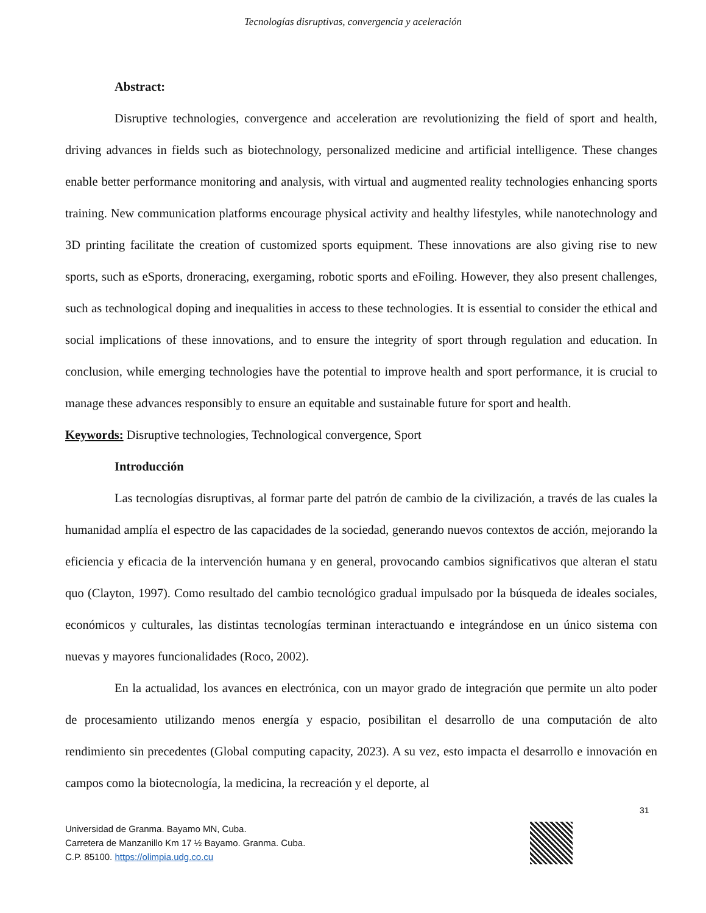Tecnologías disruptivas, convergencia y aceleración
Abstract:
Disruptive technologies, convergence and acceleration are revolutionizing the field of sport and health, driving advances in fields such as biotechnology, personalized medicine and artificial intelligence. These changes enable better performance monitoring and analysis, with virtual and augmented reality technologies enhancing sports training. New communication platforms encourage physical activity and healthy lifestyles, while nanotechnology and 3D printing facilitate the creation of customized sports equipment. These innovations are also giving rise to new sports, such as eSports, droneracing, exergaming, robotic sports and eFoiling. However, they also present challenges, such as technological doping and inequalities in access to these technologies. It is essential to consider the ethical and social implications of these innovations, and to ensure the integrity of sport through regulation and education. In conclusion, while emerging technologies have the potential to improve health and sport performance, it is crucial to manage these advances responsibly to ensure an equitable and sustainable future for sport and health.
Keywords: Disruptive technologies, Technological convergence, Sport
Introducción
Las tecnologías disruptivas, al formar parte del patrón de cambio de la civilización, a través de las cuales la humanidad amplía el espectro de las capacidades de la sociedad, generando nuevos contextos de acción, mejorando la eficiencia y eficacia de la intervención humana y en general, provocando cambios significativos que alteran el statu quo (Clayton, 1997). Como resultado del cambio tecnológico gradual impulsado por la búsqueda de ideales sociales, económicos y culturales, las distintas tecnologías terminan interactuando e integrándose en un único sistema con nuevas y mayores funcionalidades (Roco, 2002).
En la actualidad, los avances en electrónica, con un mayor grado de integración que permite un alto poder de procesamiento utilizando menos energía y espacio, posibilitan el desarrollo de una computación de alto rendimiento sin precedentes (Global computing capacity, 2023). A su vez, esto impacta el desarrollo e innovación en campos como la biotecnología, la medicina, la recreación y el deporte, al
31
Universidad de Granma. Bayamo MN, Cuba.
Carretera de Manzanillo Km 17 ½ Bayamo. Granma. Cuba.
C.P. 85100. https://olimpia.udg.co.cu